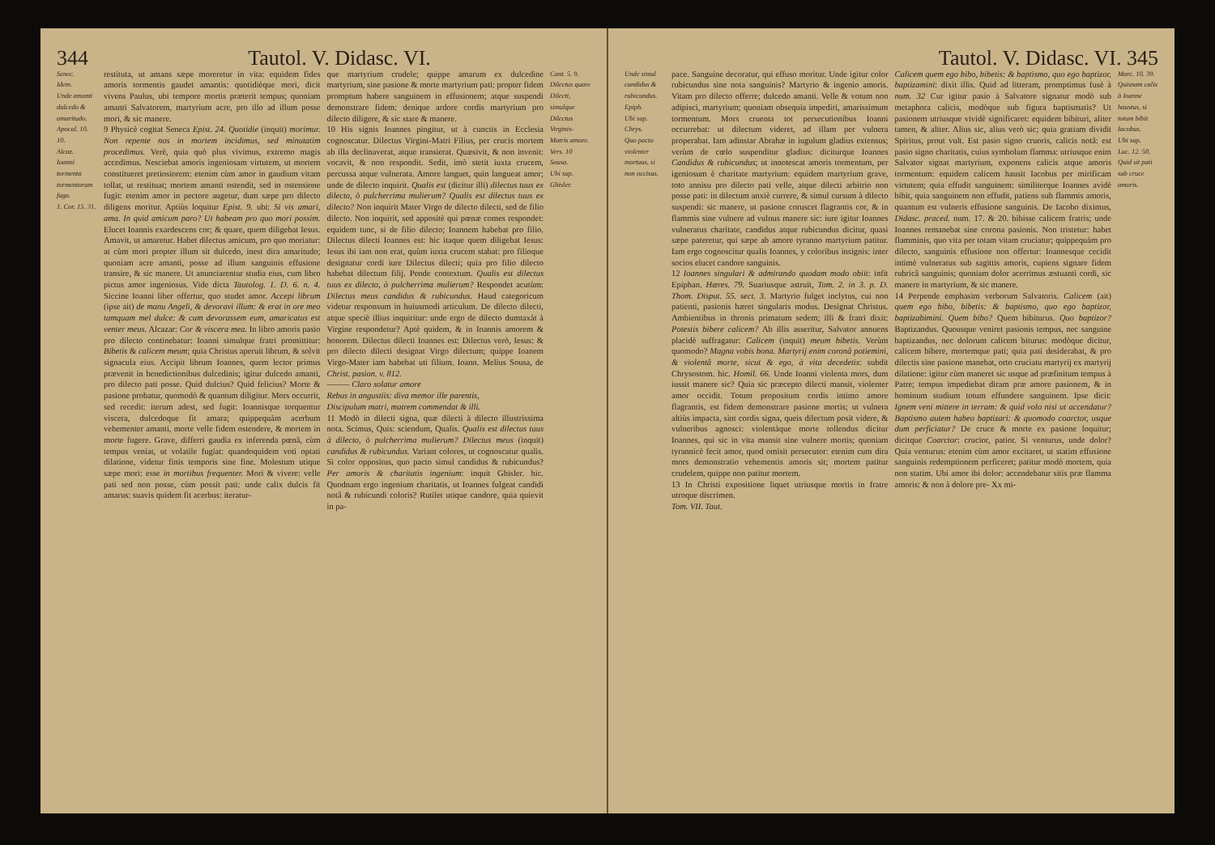344 Tautol. V. Didasc. VI.
Senec.
Idem.
Unde amanti dulcedo & amaritudo.
Apocal. 10. 10.
Alcaz.
Ioanni tormenta tormentorum fuga.
1. Cor. 15. 31.
restituta, ut amans sæpe moreretur in vita: equidem fides amoris tormentis gaudet amantis: quotidièque mori, dicit vivens Paulus, ubi tempore mortis præterit tempus; quoniam amanti Salvatorem, martyrium acre, pro illo ad illum posse mori, & sic manere.
9 Physicè cogitat Seneca Epist. 24. Quotidie (inquit) morimur. Non repente nos in mortem incidimus, sed minutatim procedimus. Verè, quia quò plus vivimus, extremo magis accedimus. Nesciebat amoris ingeniosam virtutem, ut mortem constitueret pretiosiorem: etenim cùm amor in gaudium vitam tollat, ut restituat; mortem amanti ostendit, sed in ostensione fugit: etenim amor in pectore augetur, dum sæpe pro dilecto diligens moritur. Aptiùs loquitur Epist. 9. ubi: Si vis amari, ama. In quid amicum paro? Ut habeam pro quo mori possim. Elucet Ioannis exardescens cor; & quare, quem diligebat Iesus. Amavit, ut amaretur. Habet dilectus amicum, pro quo moriatur: at cùm mori propter illum sit dulcedo, inest dira amaritudo; quoniam acre amanti, posse ad illum sanguinis effusione transire, & sic manere. Ut anunciarentur studia eius, cum libro pictus amor ingeniosus. Vide dicta Tautolog. 1. D. 6. n. 4. Siccine Ioanni liber offertur, quo studet amor. Accepi librum (ipse ait) de manu Angeli, & devoravi illum: & erat in ore meo tamquam mel dulce: & cum devorassem eum, amaricatus est venter meus. Alcazar: Cor & viscera mea. In libro amoris pasio pro dilecto continebatur: Ioanni simulque fratri promittitur: Bibetis & calicem meum; quia Christus aperuit librum, & solvit signacula eius. Accipit librum Ioannes, quem lector primus prævenit in benedictionibus dulcedinis; igitur dulcedo amanti, pro dilecto pati posse. Quid dulcius? Quid felicius? Morte & pasione probatur, quomodò & quantum diligitur. Mors occurrit, sed recedit: iterum adest, sed fugit: Ioannisque torquentur viscera, dulcedoque fit amara; quippequàm acerbum vehementer amanti, morte velle fidem ostendere, & mortem in morte fugere. Grave, differri gaudia ex inferenda pœnâ, cùm tempus veniat, ut volatile fugiat: quandoquidem voti optati dilatione, videtur finis temporis sine fine. Molestum utique sæpe mori: esse in mortibus frequenter. Mori & vivere: velle pati sed non posse, cùm possit pati: unde calix dulcis fit amarus: suavis quidem fit acerbus: iteratur-
que martyrium crudele; quippe amarum ex dulcedine martyrium, sine pasione & morte martyrium pati: propter fidem promptum habere sanguinem in effusionem; atque suspendi demonstrare fidem: denique ardore cordis martyrium pro dilecto diligere, & sic stare & manere.
10 His signis Ioannes pingitur, ut à cunctis in Ecclesia cognoscatur. Dilectus Virgini-Matri Filius, per crucis mortem ab illa declinaverat, atque transierat. Quæsivit, & non invenit: vocavit, & non respondit. Sedit, imò stetit iuxta crucem, percussa atque vulnerata. Amore languet, quin langueat amor; unde de dilecto inquirit. Qualis est (dicitur illi) dilectus tuus ex dilecto, ò pulcherrima mulierum? Qualis est dilectus tuus ex dilecto? Non inquirit Mater Virgo de dilecto dilecti, sed de filio dilecto. Non inquirit, sed appositè qui pœnæ comes respondet: equidem tunc, si de filio dilecto; Ioannem habebat pro filio. Dilectus dilecti Ioannes est: hic itaque quem diligebat Iesus: Iesus ibi iam non erat, quùm iuxta crucem stabat: pro filioque designatur cordi iure Dilectus dilecti; quia pro filio dilecto habebat dilectum filij. Pende contextum. Qualis est dilectus tuus ex dilecto, ò pulcherrima mulierum? Respondet acutùm: Dilectus meus candidus & rubicundus. Haud categoricum videtur responsum in huiusmodi articulum. De dilecto dilecti, atque speciè illius inquiritur: unde ergo de dilecto dumtaxàt à Virgine respondetur? Aptè quidem, & in Ioannis amorem & honorem. Dilectus dilecti Ioannes est: Dilectus verò, Iesus: & pro dilecto dilecti designat Virgo dilectum; quippe Ioanem Virgo-Mater iam habebat uti filium. Ioann. Melius Sousa, de Christ. pasion. v. 812.
——— Claro solatur amore
Rebus in angustiis: diva memor ille parentis,
Discipulum matri, matrem commendat & illi.
11 Modò in dilecti signa, quæ dilecti à dilecto illustrissima nota. Scimus, Quis: sciendum, Qualis. Qualis est dilectus tuus à dilecto, ò pulcherrima mulierum? Dilectus meus (inquit) candidus & rubicundus. Variant colores, ut cognoscatur qualis. Si color oppositus, quo pacto simul candidus & rubicundus? Per amoris & charitatis ingenium: inquit Ghisler. hic. Quodnam ergo ingenium charitatis, ut Ioannes fulgeat candidi notâ & rubicundi coloris? Rutilet utique candore, quia quievit in pa-
Cant. 5. 9.
Dilectus quare Dilecti, simulque Dilectus Virginis-Matris amore.
Vers. 10
Sousa.
Ubi sup.
Ghisler.
Tautol. V. Didasc. VI. 345
Unde simul candidus & rubicundus.
Epiph.
Ubi sup.
Chrys.
Quo pacto violenter mortuus, si non occisus.
pace. Sanguine decoratur, qui effuso moritur. Unde igitur color rubicundus sine nota sanguinis? Martyrio & ingenio amoris. Vitam pro dilecto offerre; dulcedo amanti. Velle & votum non adipisci, martyrium; quoniam obsequia impediri, amarissimum tormentum. Mors cruenta tot persecutionibus Ioanni occurrebat: ut dilectum videret, ad illam per vulnera properabat. Iam adinstar Abrahæ in iugulum gladius extensus; verùm de cœlo suspenditur gladius: diciturque Ioannes Candidus & rubicundus; ut innotescat amoris tormentum, per igeniosum è charitate martyrium: equidem martyrium grave, toto annisu pro dilecto pati velle, atque dilecti arbitrio non posse pati: in dilectum anxiè currere, & simul cursum à dilecto suspendi: sic manere, ut pasione coruscet flagrantis cor, & in flammis sine vulnere ad vulnus manere sic: iure igitur Ioannes vulneratus charitate, candidus atque rubicundus dicitur, quasi sæpe pateretur, qui sæpe ab amore tyranno martyrium patitur. Iam ergo cognoscitur qualis Ioannes, y coloribus insignis: inter socios elucet candore sanguinis.
12 Ioannes singulari & admirando quodam modo obiit: infit Epiphan. Hæres. 79. Suariusque astruit, Tom. 2. in 3. p. D. Thom. Disput. 55. sect. 3. Martyrio fulget inclytus, cui non patienti, pasionis hæret singularis modus. Designat Christus. Ambientibus in thronis primatum sedem; illi & fratri dixit: Potestis bibere calicem? Ab illis asseritur, Salvator annuens placidè suffragatur: Calicem (inquit) meum bibetis. Verùm quomodo? Magna vobis bona. Martyrij enim coronâ potiemini, & violentâ morte, sicut & ego, à vita decedetis: subdit Chrysostom. hic. Homil. 66. Unde Ioanni violenta mors, dum iussit manere sic? Quia sic præcepto dilecti mansit, violenter amor occidit. Totum propositum cordis intimo amore flagrantis, est fidem demonstrare pasione mortis; ut vulnera altiùs impacta, sint cordis signa, queis dilectum posit videre, & vulneribus agnosci: violentàque morte tollendus dicitur Ioannes, qui sic in vita mansit sine vulnere mortis; quoniam tyrannicè fecit amor, quod omisit persecutor: etenim cum dira mors demonstratio vehementis amoris sit; mortem patitur crudelem, quippe non patitur mortem.
13 In Christi expositione liquet utriusque mortis in fratre utroque discrimen.
Tom. VII. Taut.
Calicem quem ego bibo, bibetis: & baptismo, quo ego baptizor, baptizamini: dixit illis. Quid ad litteram, promptimus fusè à num. 32 Cur igitur pasio à Salvatore signatur modò sub metaphora calicis, modòque sub figura baptismatis? Ut pasionem utriusque vividè significaret: equidem bibituri, aliter tamen, & aliter. Alius sic, alius verò sic; quia gratiam dividit Spiritus, prout vult. Est pasio signo cruoris, calicis notâ: est pasio signo charitatis, cuius symbolum flamma: utriusque enim Salvator signat martyrium, exponens calicis atque amoris tormentum: equidem calicem hausit Iacobus per mirificam virtutem; quia effudit sanguinem: similiterque Ioannes avidè bibit, quia sanguinem non effudit, patiens sub flammis amoris, quantum est vulneris effusione sanguinis. De Iacobo diximus, Didasc. praced. num. 17. & 20. bibisse calicem fratris; unde Ioannes remanebat sine corona pasionis. Non tristetur: habet flamminis, quo vita per totam vitam cruciatur; quippequàm pro dilecto, sanguinis effusione non offertur: Ioannesque cecidit intimè vulneratus sub sagittis amoris, cupiens signare fidem rubricâ sanguinis; quoniam dolor acerrimus æstuanti cordi, sic manere in martyrium, & sic manere.
14 Perpende emphasim verborum Salvatoris. Calicem (ait) quem ego bibo, bibetis: & baptismo, quo ego baptizor, baptizabimini. Quem bibo? Quem bibiturus. Quo baptizor? Baptizandus. Quousque veniret pasionis tempus, nec sanguine baptizandus, nec dolorum calicem biturus: modòque dicitur, calicem bibere, mortemque pati; quia pati desiderabat, & pro dilectis sine pasione manebat, orto cruciatu martyrij ex martyrij dilatione: igitur cùm maneret sic usque ad præfinitum tempus à Patre; tempus impediebat diram præ amore pasionem, & in hominum studium totum effundere sanguinem. Ipse dicit: Ignem veni mittere in terram: & quid volo nisi ut accendatur? Baptismo autem habeo baptizari: & quomodo coarctor, usque dum perficiatur? De cruce & morte ex pasione loquitur; dicitque Coarctor: crucior, patior. Si venturus, unde dolor? Quia venturus: etenim cùm amor excitaret, ut statim effusione sanguinis redemptionem perficeret; patitur modò mortem, quia non statim. Ubi amor ibi dolor: accendebatur sitis præ flamma amoris: & non à dolore pre- Xx mi-
Marc. 10. 39.
Quisnam calix à Ioanne haustus, si totum bibit Iacobus.
Ubi sup.
Luc. 12. 50.
Quid sit pati sub cruce amoris.